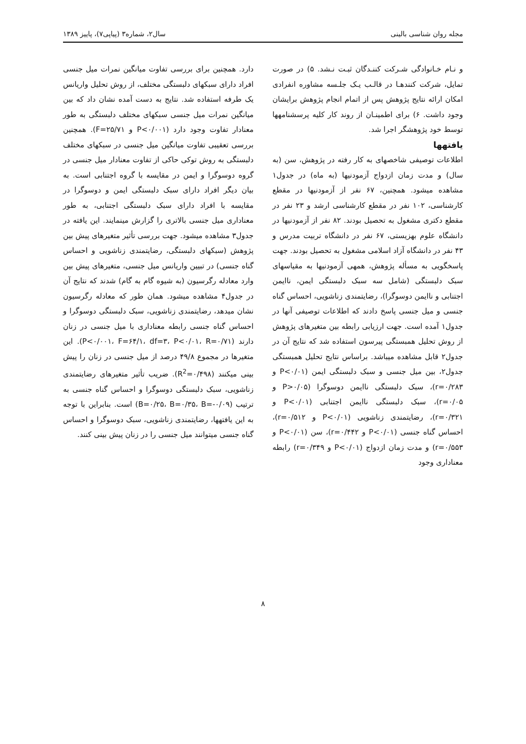مجله روان شناسی بالینی سال۲، شماره۳ (پیاپی۷)، پاییز ۱۳۸۹
و نـام خـانوادگی شـرکت کننـدگان ثبـت نـشد. ۵) در صورت تمایل، شرکت کنندهـا در قالـب یـک جلـسه مشاوره انفرادی امکان ارائه نتایج پژوهش پس از اتمام انجام پژوهش برایشان وجود داشت. ۶) برای اطمینـان از روند کار کلیه پرسشنامهها توسط خود پژوهشگر اجرا شد.
یافتهها
اطلاعات توصیفی شاخصهای به کار رفته در پژوهش، سن (به سال) و مدت زمان ازدواج آزمودنیها (به ماه) در جدول۱ مشاهده میشود. همچنین، ۶۷ نفر از آزمودنیها در مقطع کارشناسی، ۱۰۲ نفر در مقطع کارشناسی ارشد و ۲۳ نفر در مقطع دکتری مشغول به تحصیل بودند. ۸۲ نفر از آزمودنیها در دانشگاه علوم بهزیستی، ۶۷ نفر در دانشگاه تربیت مدرس و ۴۳ نفر در دانشگاه آزاد اسلامی مشغول به تحصیل بودند. جهت پاسخگویی به مسأله پژوهش، همهی آزمودنیها به مقیاسهای سبک دلبستگی (شامل سه سبک دلبستگی ایمن، ناایمن اجتنابی و ناایمن دوسوگرا)، رضایتمندی زناشویی، احساس گناه جنسی و میل جنسی پاسخ دادند که اطلاعات توصیفی آنها در جدول۱ آمده است. جهت ارزیابی رابطه بین متغیرهای پژوهش از روش تحلیل همبستگی پیرسون استفاده شد که نتایج آن در جدول۲ قابل مشاهده میباشد. براساس نتایج تحلیل همبستگی جدول۲، بین میل جنسی و سبک دلبستگی ایمن (P<۰/۰۱ و r=۰/۲۸۳)، سبک دلبستگی ناایمن دوسوگرا (P>۰/۰۵ و r=۰/۰۵)، سبک دلبستگی ناایمن اجتنابی (P<۰/۰۱ و r=۰/۳۲۱)، رضایتمندی زناشویی (P<۰/۰۱ و r=۰/۵۱۲)، احساس گناه جنسی (P<۰/۰۱ و r=۰/۴۴۲)، سن (P<۰/۰۱ و r=۰/۵۵۳) و مدت زمان ازدواج (P<۰/۰۱ و r=۰/۳۴۹) رابطه معناداری وجود
دارد. همچنین برای بررسی تفاوت میانگین نمرات میل جنسی افراد دارای سبکهای دلبستگی مختلف، از روش تحلیل واریانس یک طرفه استفاده شد. نتایج به دست آمده نشان داد که بین میانگین نمرات میل جنسی سبکهای مختلف دلبستگی به طور معنادار تفاوت وجود دارد (P<۰/۰۰۱ و F=۲۵/۷۱). همچنین بررسی تعقیبی تفاوت میانگین میل جنسی در سبکهای مختلف دلبستگی به روش توکی حاکی از تفاوت معنادار میل جنسی در گروه دوسوگرا و ایمن در مقایسه با گروه اجتنابی است. به بیان دیگر افراد دارای سبک دلبستگی ایمن و دوسوگرا در مقایسه با افراد دارای سبک دلبستگی اجتنابی، به طور معناداری میل جنسی بالاتری را گزارش مینمایند. این یافته در جدول۳ مشاهده میشود. جهت بررسی تأثیر متغیرهای پیش بین پژوهش (سبکهای دلبستگی، رضایتمندی زناشویی و احساس گناه جنسی) در تبیین واریانس میل جنسی، متغیرهای پیش بین وارد معادله رگرسیون (به شیوه گام به گام) شدند که نتایج آن در جدول۴ مشاهده میشود. همان طور که معادله رگرسیون نشان میدهد، رضایتمندی زناشویی، سبک دلبستگی دوسوگرا و احساس گناه جنسی رابطه معناداری با میل جنسی در زنان دارند (P<۰/۰۰۱، F=۶۴/۱، df=۳، P<۰/۰۱، R=۰/۷۱). این متغیرها در مجموع ۴۹/۸ درصد از میل جنسی در زنان را پیش بینی میکنند (R<sup>2</sup>=۰/۴۹۸). ضریب تأثیر متغیرهای رضایتمندی زناشویی، سبک دلبستگی دوسوگرا و احساس گناه جنسی به ترتیب (B=۰/۲۵، B=۰/۳۵، B=-۰/۰۹) است. بنابراین با توجه به این یافتهها، رضایتمندی زناشویی، سبک دوسوگرا و احساس گناه جنسی میتوانند میل جنسی را در زنان پیش بینی کنند.
۸